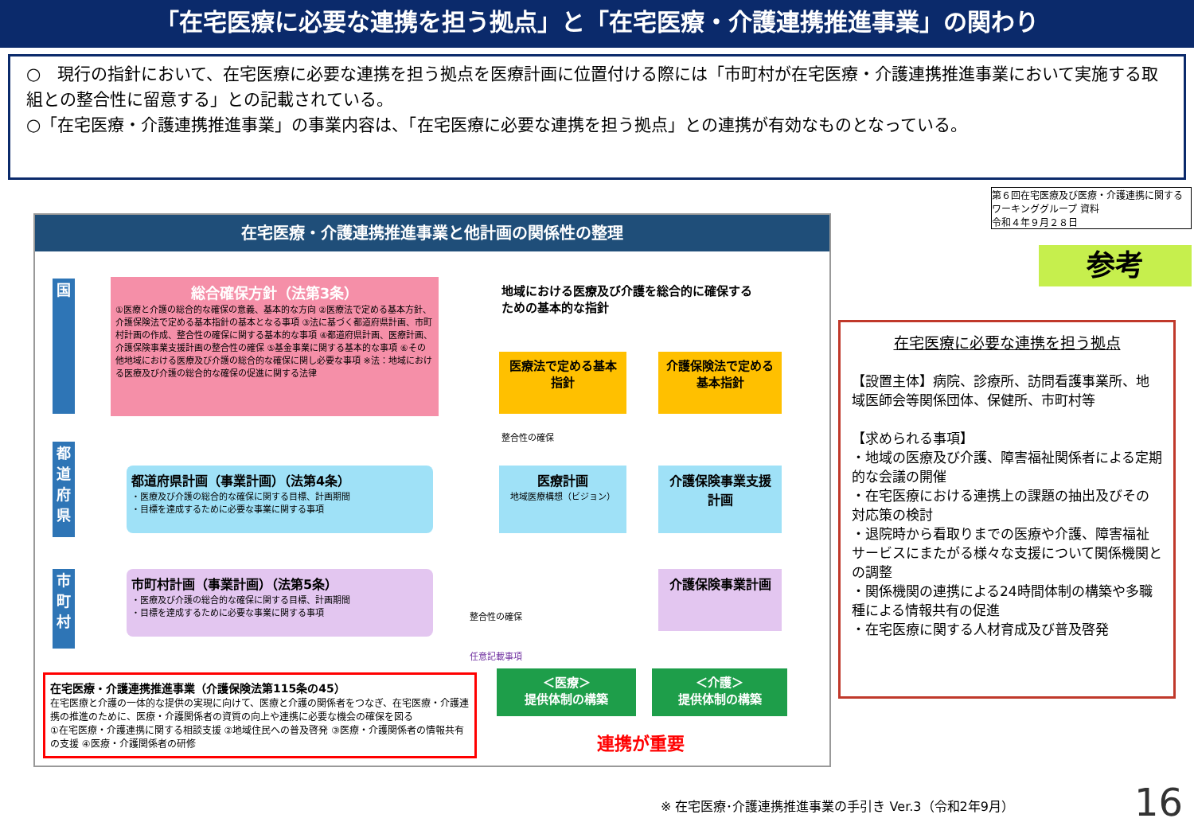「在宅医療に必要な連携を担う拠点」と「在宅医療・介護連携推進事業」の関わり
○　現行の指針において、在宅医療に必要な連携を担う拠点を医療計画に位置付ける際には「市町村が在宅医療・介護連携推進事業において実施する取組との整合性に留意する」との記載されている。
○「在宅医療・介護連携推進事業」の事業内容は、「在宅医療に必要な連携を担う拠点」との連携が有効なものとなっている。
第６回在宅医療及び医療・介護連携に関するワーキンググループ 資料
令和４年９月２８日
参考
在宅医療・介護連携推進事業と他計画の関係性の整理
国
都道府県
市町村
総合確保方針（法第3条）
①医療と介護の総合的な確保の意義、基本的な方向 ②医療法で定める基本方針、介護保険法で定める基本指針の基本となる事項 ③法に基づく都道府県計画、市町村計画の作成、整合性の確保に関する基本的な事項 ④都道府県計画、医療計画、介護保険事業支援計画の整合性の確保 ⑤基金事業に関する基本的な事項 ⑥その他地域における医療及び介護の総合的な確保に関し必要な事項 ※法：地域における医療及び介護の総合的な確保の促進に関する法律
地域における医療及び介護を総合的に確保するための基本的な指針
医療法で定める基本指針
介護保険法で定める基本指針
整合性の確保
都道府県計画（事業計画）（法第4条）
・医療及び介護の総合的な確保に関する目標、計画期間
・目標を達成するために必要な事業に関する事項
医療計画
地域医療構想（ビジョン）
介護保険事業支援計画
市町村計画（事業計画）（法第5条）
・医療及び介護の総合的な確保に関する目標、計画期間
・目標を達成するために必要な事業に関する事項
整合性の確保
介護保険事業計画
任意記載事項
在宅医療・介護連携推進事業（介護保険法第115条の45）
在宅医療と介護の一体的な提供の実現に向けて、医療と介護の関係者をつなぎ、在宅医療・介護連携の推進のために、医療・介護関係者の資質の向上や連携に必要な機会の確保を図る
①在宅医療・介護連携に関する相談支援 ②地域住民への普及啓発 ③医療・介護関係者の情報共有の支援 ④医療・介護関係者の研修
＜医療＞
提供体制の構築
＜介護＞
提供体制の構築
連携が重要
在宅医療に必要な連携を担う拠点
【設置主体】病院、診療所、訪問看護事業所、地域医師会等関係団体、保健所、市町村等
【求められる事項】
・地域の医療及び介護、障害福祉関係者による定期的な会議の開催
・在宅医療における連携上の課題の抽出及びその対応策の検討
・退院時から看取りまでの医療や介護、障害福祉サービスにまたがる様々な支援について関係機関との調整
・関係機関の連携による24時間体制の構築や多職種による情報共有の促進
・在宅医療に関する人材育成及び普及啓発
※ 在宅医療･介護連携推進事業の手引き Ver.3（令和2年9月）
16